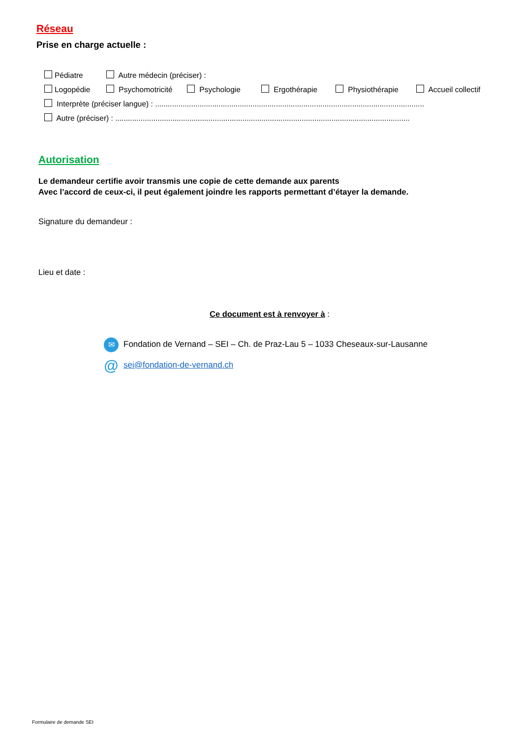Réseau
Prise en charge actuelle :
Pédiatre Autre médecin (préciser) :
Logopédie Psychomotricité Psychologie Ergothérapie Physiothérapie Accueil collectif
Interprète (préciser langue) : ...............................................................................................................................
Autre (préciser) : ...........................................................................................................................................
Autorisation
Le demandeur certifie avoir transmis une copie de cette demande aux parents
Avec l’accord de ceux-ci, il peut également joindre les rapports permettant d’étayer la demande.
Signature du demandeur :
Lieu et date :
Ce document est à renvoyer à :
✉ Fondation de Vernand – SEI – Ch. de Praz-Lau 5 – 1033 Cheseaux-sur-Lausanne
@ sei@fondation-de-vernand.ch
Formulaire de demande SEI